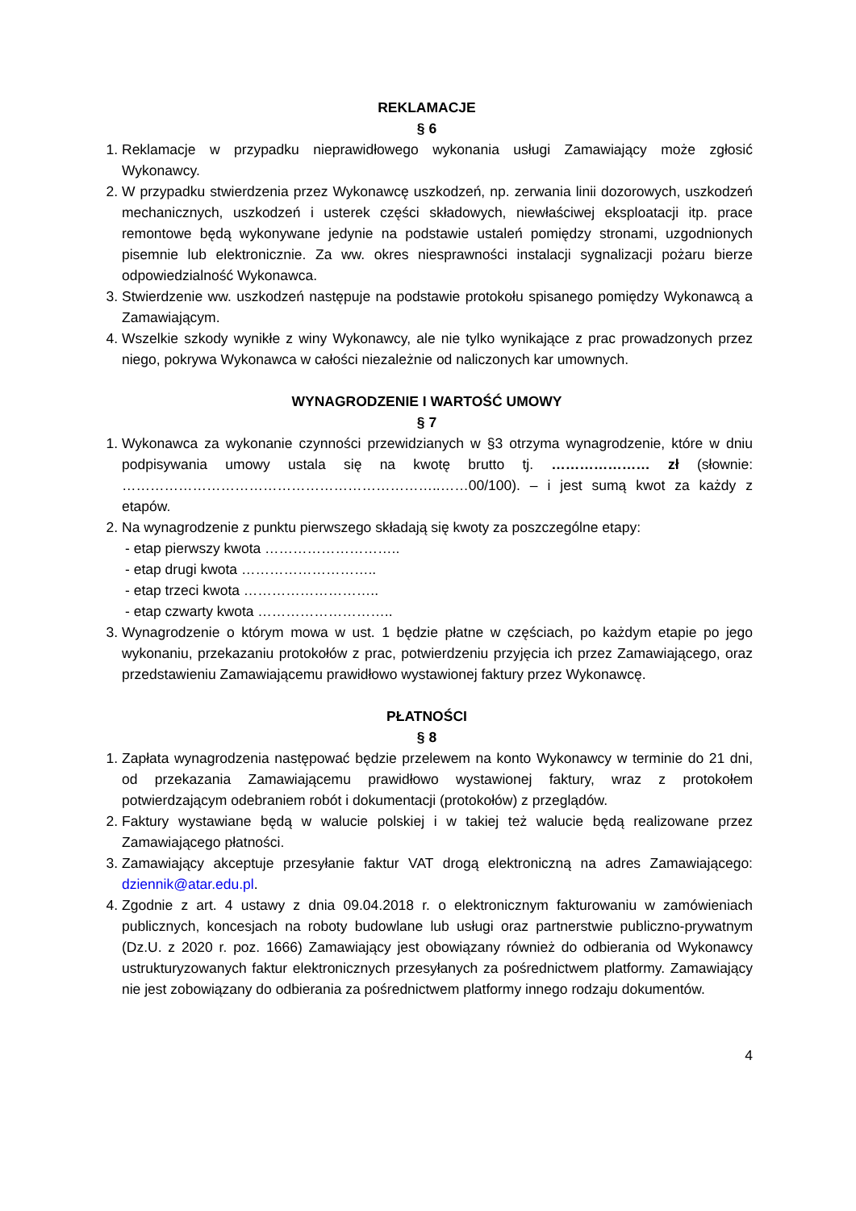REKLAMACJE
§ 6
1. Reklamacje w przypadku nieprawidłowego wykonania usługi Zamawiający może zgłosić Wykonawcy.
2. W przypadku stwierdzenia przez Wykonawcę uszkodzeń, np. zerwania linii dozorowych, uszkodzeń mechanicznych, uszkodzeń i usterek części składowych, niewłaściwej eksploatacji itp. prace remontowe będą wykonywane jedynie na podstawie ustaleń pomiędzy stronami, uzgodnionych pisemnie lub elektronicznie. Za ww. okres niesprawności instalacji sygnalizacji pożaru bierze odpowiedzialność Wykonawca.
3. Stwierdzenie ww. uszkodzeń następuje na podstawie protokołu spisanego pomiędzy Wykonawcą a Zamawiającym.
4. Wszelkie szkody wynikłe z winy Wykonawcy, ale nie tylko wynikające z prac prowadzonych przez niego, pokrywa Wykonawca w całości niezależnie od naliczonych kar umownych.
WYNAGRODZENIE I WARTOŚĆ UMOWY
§ 7
1. Wykonawca za wykonanie czynności przewidzianych w §3 otrzyma wynagrodzenie, które w dniu podpisywania umowy ustala się na kwotę brutto tj. ………………… zł (słownie: …………………………………………………………..……00/100). – i jest sumą kwot za każdy z etapów.
2. Na wynagrodzenie z punktu pierwszego składają się kwoty za poszczególne etapy:
- etap pierwszy kwota ………………………..
- etap drugi kwota ………………………..
- etap trzeci kwota ………………………..
- etap czwarty kwota ………………………..
3. Wynagrodzenie o którym mowa w ust. 1 będzie płatne w częściach, po każdym etapie po jego wykonaniu, przekazaniu protokołów z prac, potwierdzeniu przyjęcia ich przez Zamawiającego, oraz przedstawieniu Zamawiającemu prawidłowo wystawionej faktury przez Wykonawcę.
PŁATNOŚCI
§ 8
1. Zapłata wynagrodzenia następować będzie przelewem na konto Wykonawcy w terminie do 21 dni, od przekazania Zamawiającemu prawidłowo wystawionej faktury, wraz z protokołem potwierdzającym odebraniem robót i dokumentacji (protokołów) z przeglądów.
2. Faktury wystawiane będą w walucie polskiej i w takiej też walucie będą realizowane przez Zamawiającego płatności.
3. Zamawiający akceptuje przesyłanie faktur VAT drogą elektroniczną na adres Zamawiającego: dziennik@atar.edu.pl.
4. Zgodnie z art. 4 ustawy z dnia 09.04.2018 r. o elektronicznym fakturowaniu w zamówieniach publicznych, koncesjach na roboty budowlane lub usługi oraz partnerstwie publiczno-prywatnym (Dz.U. z 2020 r. poz. 1666) Zamawiający jest obowiązany również do odbierania od Wykonawcy ustrukturyzowanych faktur elektronicznych przesyłanych za pośrednictwem platformy. Zamawiający nie jest zobowiązany do odbierania za pośrednictwem platformy innego rodzaju dokumentów.
4